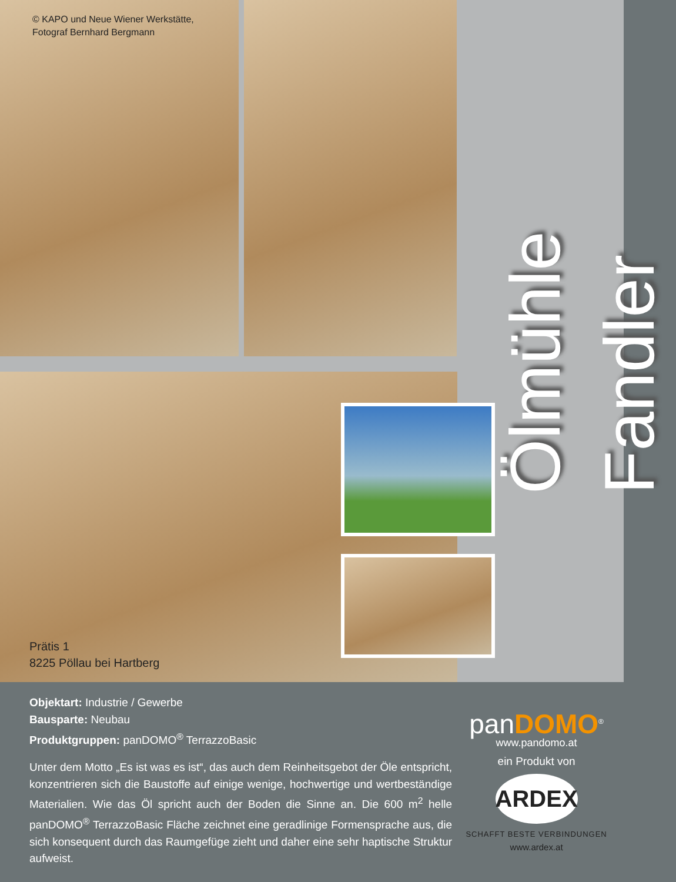© KAPO und Neue Wiener Werkstätte,
Fotograf Bernhard Bergmann
Prätis 1
8225 Pöllau bei Hartberg
Ölmühle Fandler
Objektart: Industrie / Gewerbe
Bausparte: Neubau
Produktgruppen: panDOMO<sup>®</sup> TerrazzoBasic
Unter dem Motto „Es ist was es ist“, das auch dem Reinheitsgebot der Öle entspricht, konzentrieren sich die Baustoffe auf einige wenige, hochwertige und wertbeständige Materialien. Wie das Öl spricht auch der Boden die Sinne an. Die 600 m<sup>2</sup> helle panDOMO<sup>®</sup> TerrazzoBasic Fläche zeichnet eine geradlinige Formensprache aus, die sich konsequent durch das Raumgefüge zieht und daher eine sehr haptische Struktur aufweist.
panDOMO<sup>®</sup>
www.pandomo.at
ein Produkt von
ARDEX
SCHAFFT BESTE VERBINDUNGEN
www.ardex.at